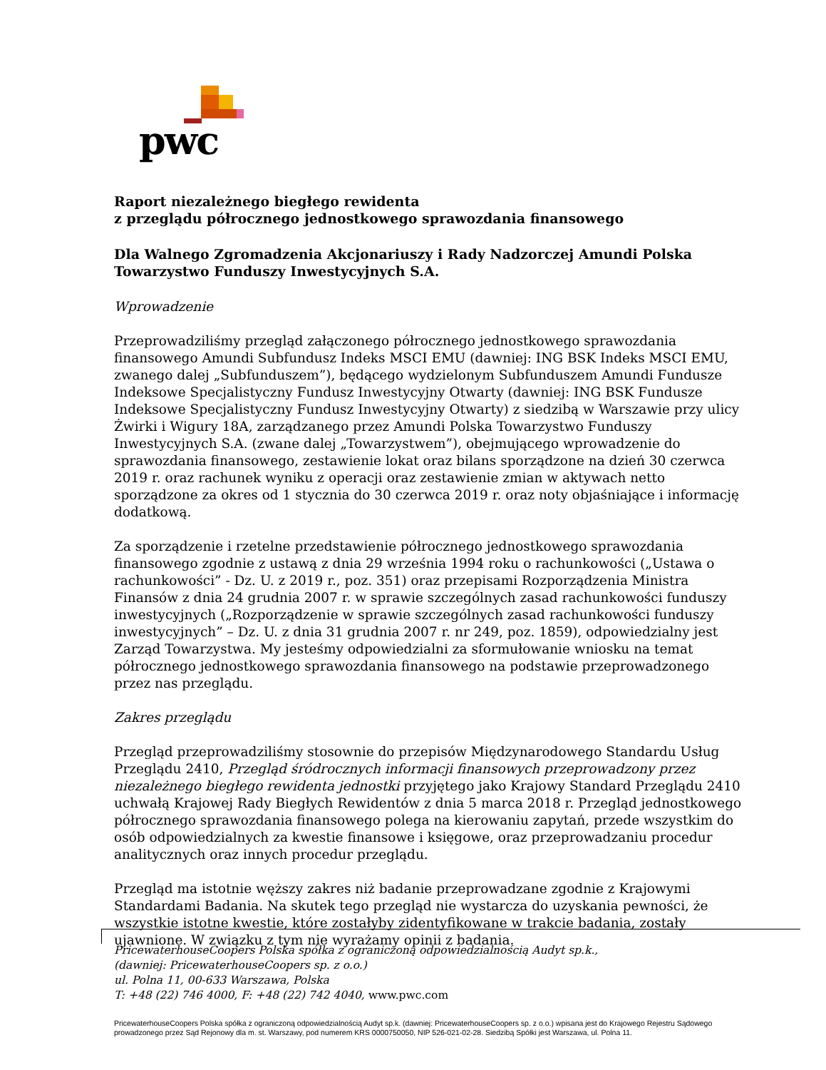pwc
Raport niezależnego biegłego rewidenta
z przeglądu półrocznego jednostkowego sprawozdania finansowego
Dla Walnego Zgromadzenia Akcjonariuszy i Rady Nadzorczej Amundi Polska Towarzystwo Funduszy Inwestycyjnych S.A.
Wprowadzenie
Przeprowadziliśmy przegląd załączonego półrocznego jednostkowego sprawozdania finansowego Amundi Subfundusz Indeks MSCI EMU (dawniej: ING BSK Indeks MSCI EMU, zwanego dalej „Subfunduszem”), będącego wydzielonym Subfunduszem Amundi Fundusze Indeksowe Specjalistyczny Fundusz Inwestycyjny Otwarty (dawniej: ING BSK Fundusze Indeksowe Specjalistyczny Fundusz Inwestycyjny Otwarty) z siedzibą w Warszawie przy ulicy Żwirki i Wigury 18A, zarządzanego przez Amundi Polska Towarzystwo Funduszy Inwestycyjnych S.A. (zwane dalej „Towarzystwem”), obejmującego wprowadzenie do sprawozdania finansowego, zestawienie lokat oraz bilans sporządzone na dzień 30 czerwca 2019 r. oraz rachunek wyniku z operacji oraz zestawienie zmian w aktywach netto sporządzone za okres od 1 stycznia do 30 czerwca 2019 r. oraz noty objaśniające i informację dodatkową.
Za sporządzenie i rzetelne przedstawienie półrocznego jednostkowego sprawozdania finansowego zgodnie z ustawą z dnia 29 września 1994 roku o rachunkowości („Ustawa o rachunkowości” - Dz. U. z 2019 r., poz. 351) oraz przepisami Rozporządzenia Ministra Finansów z dnia 24 grudnia 2007 r. w sprawie szczególnych zasad rachunkowości funduszy inwestycyjnych („Rozporządzenie w sprawie szczególnych zasad rachunkowości funduszy inwestycyjnych” – Dz. U. z dnia 31 grudnia 2007 r. nr 249, poz. 1859), odpowiedzialny jest Zarząd Towarzystwa. My jesteśmy odpowiedzialni za sformułowanie wniosku na temat półrocznego jednostkowego sprawozdania finansowego na podstawie przeprowadzonego przez nas przeglądu.
Zakres przeglądu
Przegląd przeprowadziliśmy stosownie do przepisów Międzynarodowego Standardu Usług Przeglądu 2410, Przegląd śródrocznych informacji finansowych przeprowadzony przez niezależnego biegłego rewidenta jednostki przyjętego jako Krajowy Standard Przeglądu 2410 uchwałą Krajowej Rady Biegłych Rewidentów z dnia 5 marca 2018 r. Przegląd jednostkowego półrocznego sprawozdania finansowego polega na kierowaniu zapytań, przede wszystkim do osób odpowiedzialnych za kwestie finansowe i księgowe, oraz przeprowadzaniu procedur analitycznych oraz innych procedur przeglądu.
Przegląd ma istotnie węższy zakres niż badanie przeprowadzane zgodnie z Krajowymi Standardami Badania. Na skutek tego przegląd nie wystarcza do uzyskania pewności, że wszystkie istotne kwestie, które zostałyby zidentyfikowane w trakcie badania, zostały ujawnione. W związku z tym nie wyrażamy opinii z badania.
PricewaterhouseCoopers Polska spółka z ograniczoną odpowiedzialnością Audyt sp.k.,
(dawniej: PricewaterhouseCoopers sp. z o.o.)
ul. Polna 11, 00-633 Warszawa, Polska
T: +48 (22) 746 4000, F: +48 (22) 742 4040, www.pwc.com
PricewaterhouseCoopers Polska spółka z ograniczoną odpowiedzialnością Audyt sp.k. (dawniej: PricewaterhouseCoopers sp. z o.o.) wpisana jest do Krajowego Rejestru Sądowego prowadzonego przez Sąd Rejonowy dla m. st. Warszawy, pod numerem KRS 0000750050, NIP 526-021-02-28. Siedzibą Spółki jest Warszawa, ul. Polna 11.